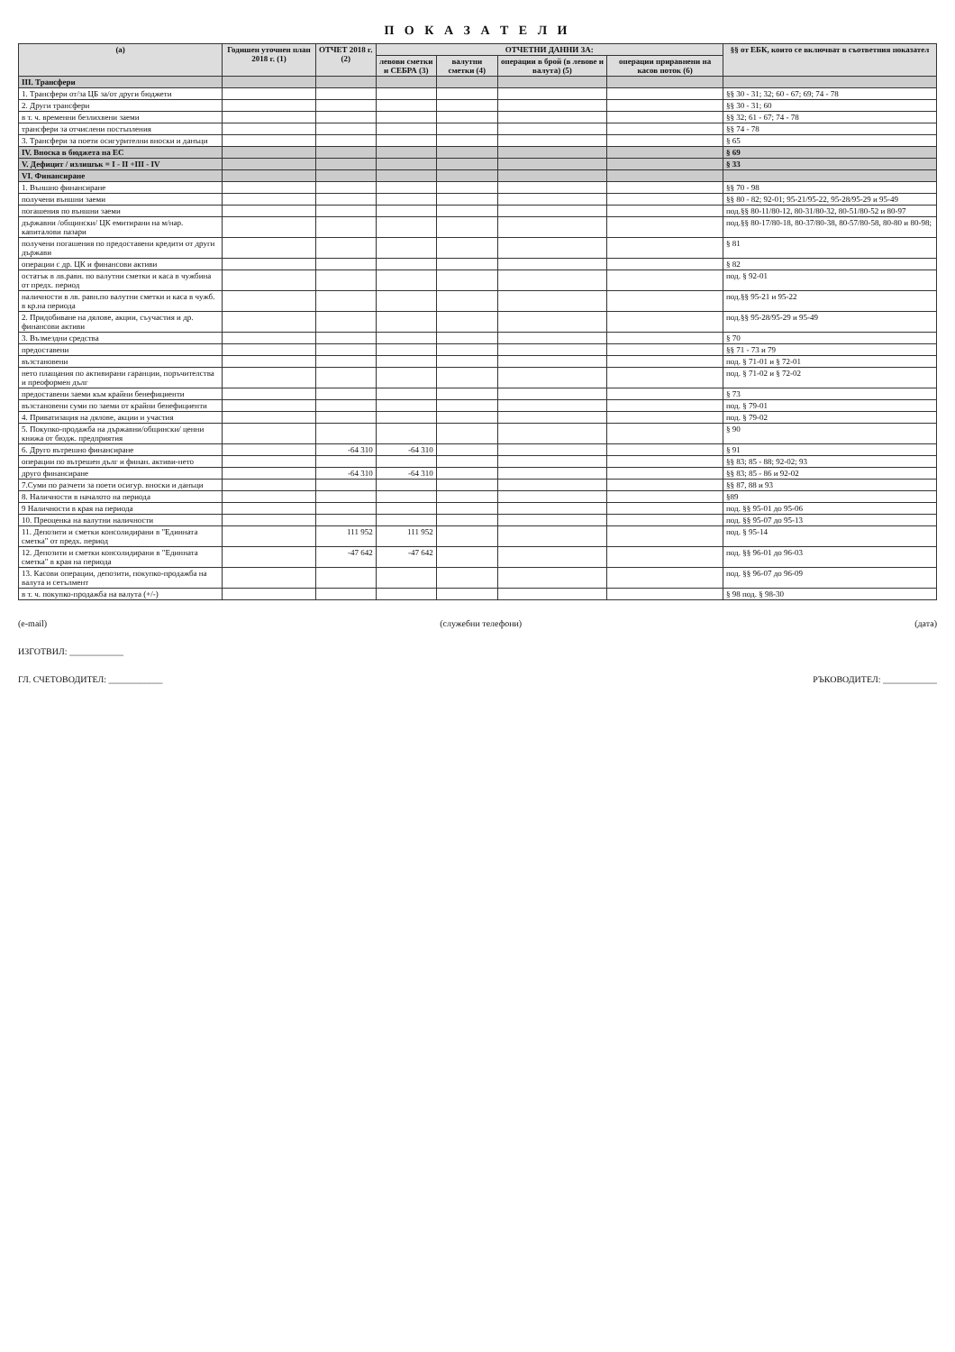П О К А З А Т Е Л И
| (а) | Годишен уточнен план 2018 г. (1) | ОТЧЕТ 2018 г. (2) | ОТЧЕТНИ ДАННИ ЗА: | | | | §§ от ЕБК, които се включват в съответния показател |
| --- | --- | --- | --- | --- | --- | --- | --- |
| | | | левови сметки и СЕБРА (3) | валутни сметки (4) | операции в брой (в левове и валута) (5) | операции приравнени на касов поток (6) | |
| III. Трансфери | | | | | | | |
| 1. Трансфери от/за ЦБ за/от други бюджети | | | | | | | §§ 30 - 31; 32; 60 - 67; 69; 74 - 78 |
| 2. Други трансфери | | | | | | | §§ 30 - 31; 60 |
| в т. ч. временни безлихвени заеми | | | | | | | §§ 32; 61 - 67; 74 - 78 |
| трансфери за отчислени постъпления | | | | | | | §§ 74 - 78 |
| 3. Трансфери за поети осигурителни вноски и данъци | | | | | | | § 65 |
| IV. Вноска в бюджета на ЕС | | | | | | | § 69 |
| V. Дефицит / излишък = I - II +III - IV | | | | | | | § 33 |
| VI. Финансиране | | | | | | | |
| 1. Външно финансиране | | | | | | | §§ 70 - 98 |
| получени външни заеми | | | | | | | §§ 80 - 82; 92-01; 95-21/95-22, 95-28/95-29 и 95-49 |
| погашения по външни заеми | | | | | | | под.§§ 80-11/80-12, 80-31/80-32, 80-51/80-52 и 80-97 |
| държавни /общински/ ЦК емитирани на м/нар. капиталови пазари | | | | | | | под.§§ 80-17/80-18, 80-37/80-38, 80-57/80-58, 80-80 и 80-98; |
| получени погашения по предоставени кредити от други държави | | | | | | | § 81 |
| операции с др. ЦК и финансови активи | | | | | | | § 82 |
| остатък в лв.равн. по валутни сметки и каса в чужбина от предх. период | | | | | | | под. § 92-01 |
| наличности в лв. равн.по валутни сметки и каса в чужб. в кр.на периода | | | | | | | под.§§ 95-21 и 95-22 |
| 2. Придобиване на дялове, акции, съучастия и др. финансови активи | | | | | | | под.§§ 95-28/95-29 и 95-49 |
| 3. Възмездни средства | | | | | | | § 70 |
| предоставени | | | | | | | §§ 71 - 73 и 79 |
| възстановени | | | | | | | под. § 71-01 и § 72-01 |
| нето плащания по активирани гаранции, поръчителства и преоформен дълг | | | | | | | под. § 71-02 и § 72-02 |
| предоставени заеми към крайни бенефициенти | | | | | | | § 73 |
| възстановени суми по заеми от крайни бенефициенти | | | | | | | под. § 79-01 |
| 4. Приватизация на дялове, акции и участия | | | | | | | под. § 79-02 |
| 5. Покупко-продажба на държавни/общински/ ценни книжа от бюдж. предприятия | | | | | | | § 90 |
| 6. Друго вътрешно финансиране | | -64 310 | -64 310 | | | | § 91 |
| операции по вътрешен дълг и финан. активи-нето | | | | | | | §§ 83; 85 - 88; 92-02; 93 |
| друго финансиране | | -64 310 | -64 310 | | | | §§ 83; 85 - 86 и 92-02 |
| 7.Суми по разчети за поети осигур. вноски и данъци | | | | | | | §§ 87, 88 и 93 |
| 8. Наличности в началото на периода | | | | | | | §89 |
| 9 Наличности в края на периода | | | | | | | под. §§ 95-01 до 95-06 |
| 10. Преоценка на валутни наличности | | | | | | | под. §§ 95-07 до 95-13 |
| 11. Депозити и сметки консолидирани в "Единната сметка" от предх. период | | 111 952 | 111 952 | | | | под. § 95-14 |
| 12. Депозити и сметки консолидирани в "Единната сметка" в края на периода | | -47 642 | -47 642 | | | | под. §§ 96-01 до 96-03 |
| 13. Касови операции, депозити, покупко-продажба на валута и сетълмент | | | | | | | под. §§ 96-07 до 96-09 |
| в т. ч. покупко-продажба на валута (+/-) | | | | | | | § 98 под. § 98-30 |
(e-mail) (служебни телефони) (дата)
ИЗГОТВИЛ: ____________
ГЛ. СЧЕТОВОДИТЕЛ: ____________ РЪКОВОДИТЕЛ: ____________